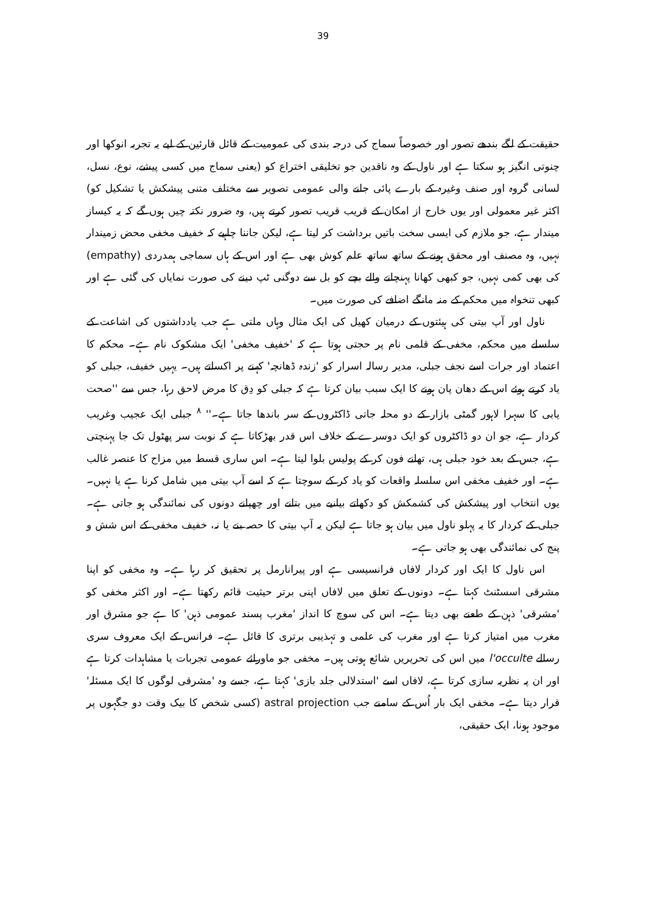39
حقیقت کے لگے بندھے تصور اور خصوصاً سماج کی درجہ بندی کی عمومیت کے قائل قارئین کے لیے یہ تجربہ انوکھا اور چنوتی انگیز ہو سکتا ہے اور ناول کے وہ ناقدین جو تخلیقی اختراع کو (یعنی سماج میں کسی پیشے، نوع، نسل، لسانی گروہ اور صنف وغیرہ کے بارے پائی جانے والی عمومی تصویر سے مختلف متنی پیشکش یا تشکیل کو) اکثر غیر معمولی اور یوں خارج از امکان کے قریب قریب تصور کرتے ہیں، وہ ضرور نکتہ چیں ہوں گے کہ یہ کیساز میندار ہے، جو ملازم کی ایسی سخت باتیں برداشت کر لیتا ہے، لیکن جاننا چاہیے کہ خفیف مخفی محض زمیندار نہیں، وہ مصنف اور محقق ہونے کے ساتھ ساتھ علم کوش بھی ہے اور اس کے ہاں سماجی ہمدردی (empathy) کی بھی کمی نہیں، جو کبھی کھانا پہنچانے والے بچے کو بل سے دوگنی ٹپ دینے کی صورت نمایاں کی گئی ہے اور کبھی تنخواہ میں محکم کے منہ مانگے اضافے کی صورت میں۔
ناول اور آپ بیتی کی ہیئتوں کے درمیان کھیل کی ایک مثال وہاں ملتی ہے جب یادداشتوں کی اشاعت کے سلسلے میں محکم، مخفی کے قلمی نام پر حجتی ہوتا ہے کہ 'خفیف مخفی' ایک مشکوک نام ہے۔ محکم کا اعتماد اور جرات اسے نجف جبلی، مدیر رسالہ اسرار کو 'زندہ ڈھانچہ' کہنے پر اکساتے ہیں۔ یہیں خفیف، جبلی کو یاد کرتے ہوئے اس کے دھان پان ہونے کا ایک سبب بیان کرتا ہے کہ جبلی کو دِق کا مرض لاحق رہا، جس سے ''صحت یابی کا سہرا لاہور گمٹی بازار کے دو محلہ جاتی ڈاکٹروں کے سر باندھا جاتا ہے۔'' <sup>۸</sup> جبلی ایک عجیب وغریب کردار ہے، جو ان دو ڈاکٹروں کو ایک دوسرے کے خلاف اس قدر بھڑکاتا ہے کہ نوبت سر پھٹول تک جا پہنچتی ہے، جس کے بعد خود جبلی ہی، تھانے فون کر کے پولیس بلوا لیتا ہے۔ اس ساری قسط میں مزاح کا عنصر غالب ہے۔ اور خفیف مخفی اس سلسلہ واقعات کو یاد کر کے سوچتا ہے کہ اسے آپ بیتی میں شامل کرنا ہے یا نہیں۔ یوں انتخاب اور پیشکش کی کشمکش کو دکھاتے بیانیے میں بتانے اور چھپانے دونوں کی نمائندگی ہو جاتی ہے۔ جبلی کے کردار کا یہ پہلو ناول میں بیان ہو جاتا ہے لیکن یہ آپ بیتی کا حصہ بنے یا نہ، خفیف مخفی کے اس شش و پنج کی نمائندگی بھی ہو جاتی ہے۔
اس ناول کا ایک اور کردار لافاں فرانسیسی ہے اور پیرانارمل پر تحقیق کر رہا ہے۔ وہ مخفی کو اپنا مشرقی اسسٹنٹ کہتا ہے۔ دونوں کے تعلق میں لافاں اپنی برتر حیثیت قائم رکھتا ہے۔ اور اکثر مخفی کو 'مشرقی' ذہن کے طعنے بھی دیتا ہے۔ اس کی سوچ کا انداز 'مغرب پسند عمومی ذہن' کا ہے جو مشرق اور مغرب میں امتیاز کرتا ہے اور مغرب کی علمی و تہذیبی برتری کا قائل ہے۔ فرانس کے ایک معروف سری رسالے l'occulte میں اس کی تحریریں شائع ہوتی ہیں۔ مخفی جو ماورائے عمومی تجربات یا مشاہدات کرتا ہے اور ان پہ نظریہ سازی کرتا ہے، لافاں اسے 'استدلالی جلد بازی' کہتا ہے، جسے وہ 'مشرقی لوگوں کا ایک مسئلہ' قرار دیتا ہے۔ مخفی ایک بار اُس کے سامنے جب astral projection (کسی شخص کا بیک وقت دو جگہوں پر موجود ہونا، ایک حقیقی،